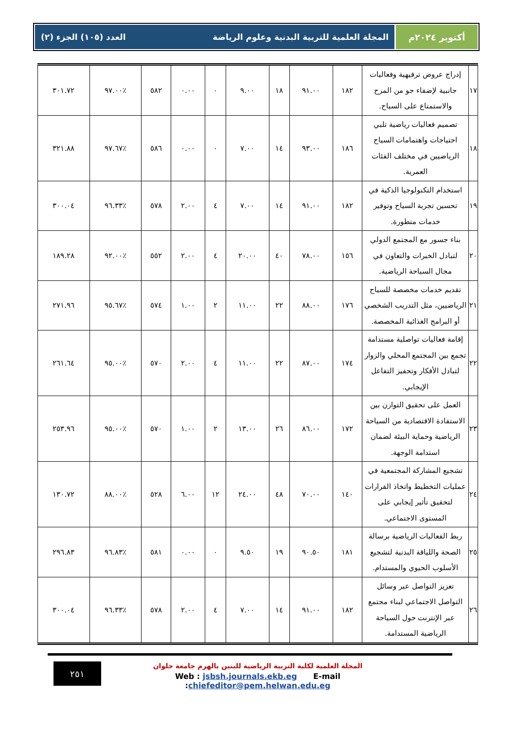أكتوبر ٢٠٢٤م المجلة العلمية للتربية البدنية وعلوم الرياضة العدد (١٠٥) الجزء (٢)
| ١٧ | إدراج عروض ترفيهية وفعاليات جانبية لإضفاء جو من المرح والاستمتاع على السياح. | ١٨٢ | ٩١.٠٠ | ١٨ | ٩.٠٠ | ٠ | ٠.٠٠ | ٥٨٢ | ٪٩٧.٠٠ | ٣٠١.٧٢ |
| ١٨ | تصميم فعاليات رياضية تلبي احتياجات واهتمامات السياح الرياضيين في مختلف الفئات العمرية. | ١٨٦ | ٩٣.٠٠ | ١٤ | ٧.٠٠ | ٠ | ٠.٠٠ | ٥٨٦ | ٪٩٧.٦٧ | ٣٢١.٨٨ |
| ١٩ | استخدام التكنولوجيا الذكية في تحسين تجربة السياح وتوفير خدمات متطورة. | ١٨٢ | ٩١.٠٠ | ١٤ | ٧.٠٠ | ٤ | ٢.٠٠ | ٥٧٨ | ٪٩٦.٣٣ | ٣٠٠.٠٤ |
| ٢٠ | بناء جسور مع المجتمع الدولي لتبادل الخبرات والتعاون في مجال السياحة الرياضية. | ١٥٦ | ٧٨.٠٠ | ٤٠ | ٢٠.٠٠ | ٤ | ٢.٠٠ | ٥٥٢ | ٪٩٢.٠٠ | ١٨٩.٢٨ |
| ٢١ | تقديم خدمات مخصصة للسياح الرياضيين، مثل التدريب الشخصي أو البرامج الغذائية المخصصة. | ١٧٦ | ٨٨.٠٠ | ٢٢ | ١١.٠٠ | ٢ | ١.٠٠ | ٥٧٤ | ٪٩٥.٦٧ | ٢٧١.٩٦ |
| ٢٢ | إقامة فعاليات تواصلية مستدامة تجمع بين المجتمع المحلي والزوار لتبادل الأفكار وتحفيز التفاعل الإيجابي. | ١٧٤ | ٨٧.٠٠ | ٢٢ | ١١.٠٠ | ٤ | ٢.٠٠ | ٥٧٠ | ٪٩٥.٠٠ | ٢٦١.٦٤ |
| ٢٣ | العمل على تحقيق التوازن بين الاستفادة الاقتصادية من السياحة الرياضية وحماية البيئة لضمان استدامة الوجهة. | ١٧٢ | ٨٦.٠٠ | ٢٦ | ١٣.٠٠ | ٢ | ١.٠٠ | ٥٧٠ | ٪٩٥.٠٠ | ٢٥٣.٩٦ |
| ٢٤ | تشجيع المشاركة المجتمعية في عمليات التخطيط واتخاذ القرارات لتحقيق تأثير إيجابي على المستوى الاجتماعي. | ١٤٠ | ٧٠.٠٠ | ٤٨ | ٢٤.٠٠ | ١٢ | ٦.٠٠ | ٥٢٨ | ٪٨٨.٠٠ | ١٣٠.٧٢ |
| ٢٥ | ربط الفعاليات الرياضية برسالة الصحة واللياقة البدنية لتشجيع الأسلوب الحيوي والمستدام. | ١٨١ | ٩٠.٥٠ | ١٩ | ٩.٥٠ | ٠ | ٠.٠٠ | ٥٨١ | ٪٩٦.٨٣ | ٢٩٦.٨٣ |
| ٢٦ | تعزيز التواصل عبر وسائل التواصل الاجتماعي لبناء مجتمع عبر الإنترنت حول السياحة الرياضية المستدامة. | ١٨٢ | ٩١.٠٠ | ١٤ | ٧.٠٠ | ٤ | ٢.٠٠ | ٥٧٨ | ٪٩٦.٣٣ | ٣٠٠.٠٤ |
٢٥١
المجلة العلمية لكلية التربية الرياضية للبنين بالهرم جامعة حلوان
Web : jsbsh.journals.ekb.eg E-mail :chiefeditor@pem.helwan.edu.eg